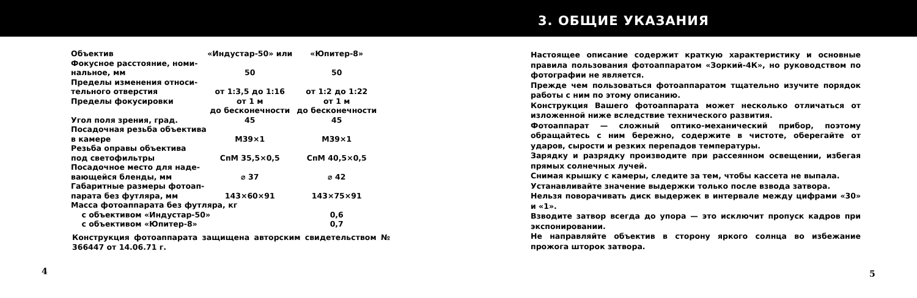3. ОБЩИЕ УКАЗАНИЯ
| Объектив | «Индустар-50» или | «Юпитер-8» |
| Фокусное расстояние, номи- нальное, мм | 50 | 50 |
| Пределы изменения относи- тельного отверстия | от 1:3,5 до 1:16 | от 1:2 до 1:22 |
| Пределы фокусировки | от 1 м до бесконечности | от 1 м до бесконечности |
| Угол поля зрения, град. | 45 | 45 |
| Посадочная резьба объектива в камере | М39×1 | М39×1 |
| Резьба оправы объектива под светофильтры | СпМ 35,5×0,5 | СпМ 40,5×0,5 |
| Посадочное место для наде- вающейся бленды, мм | ⌀ 37 | ⌀ 42 |
| Габаритные размеры фотоап- парата без футляра, мм | 143×60×91 | 143×75×91 |
| Масса фотоаппарата без футляра, кг | | |
| с объективом «Индустар-50» | | 0,6 |
| с объективом «Юпитер-8» | | 0,7 |
Конструкция фотоаппарата защищена авторским свидетельством № 366447 от 14.06.71 г.
4
Настоящее описание содержит краткую характеристику и основные правила пользования фотоаппаратом «Зоркий-4К», но руководством по фотографии не является.
Прежде чем пользоваться фотоаппаратом тщательно изучите порядок работы с ним по этому описанию.
Конструкция Вашего фотоаппарата может несколько отличаться от изложенной ниже вследствие технического развития.
Фотоаппарат — сложный оптико-механический прибор, поэтому обращайтесь с ним бережно, содержите в чистоте, оберегайте от ударов, сырости и резких перепадов температуры.
Зарядку и разрядку производите при рассеянном освещении, избегая прямых солнечных лучей.
Снимая крышку с камеры, следите за тем, чтобы кассета не выпала.
Устанавливайте значение выдержки только после взвода затвора.
Нельзя поворачивать диск выдержек в интервале между цифрами «30» и «1».
Взводите затвор всегда до упора — это исключит пропуск кадров при экспонировании.
Не направляйте объектив в сторону яркого солнца во избежание прожога шторок затвора.
5